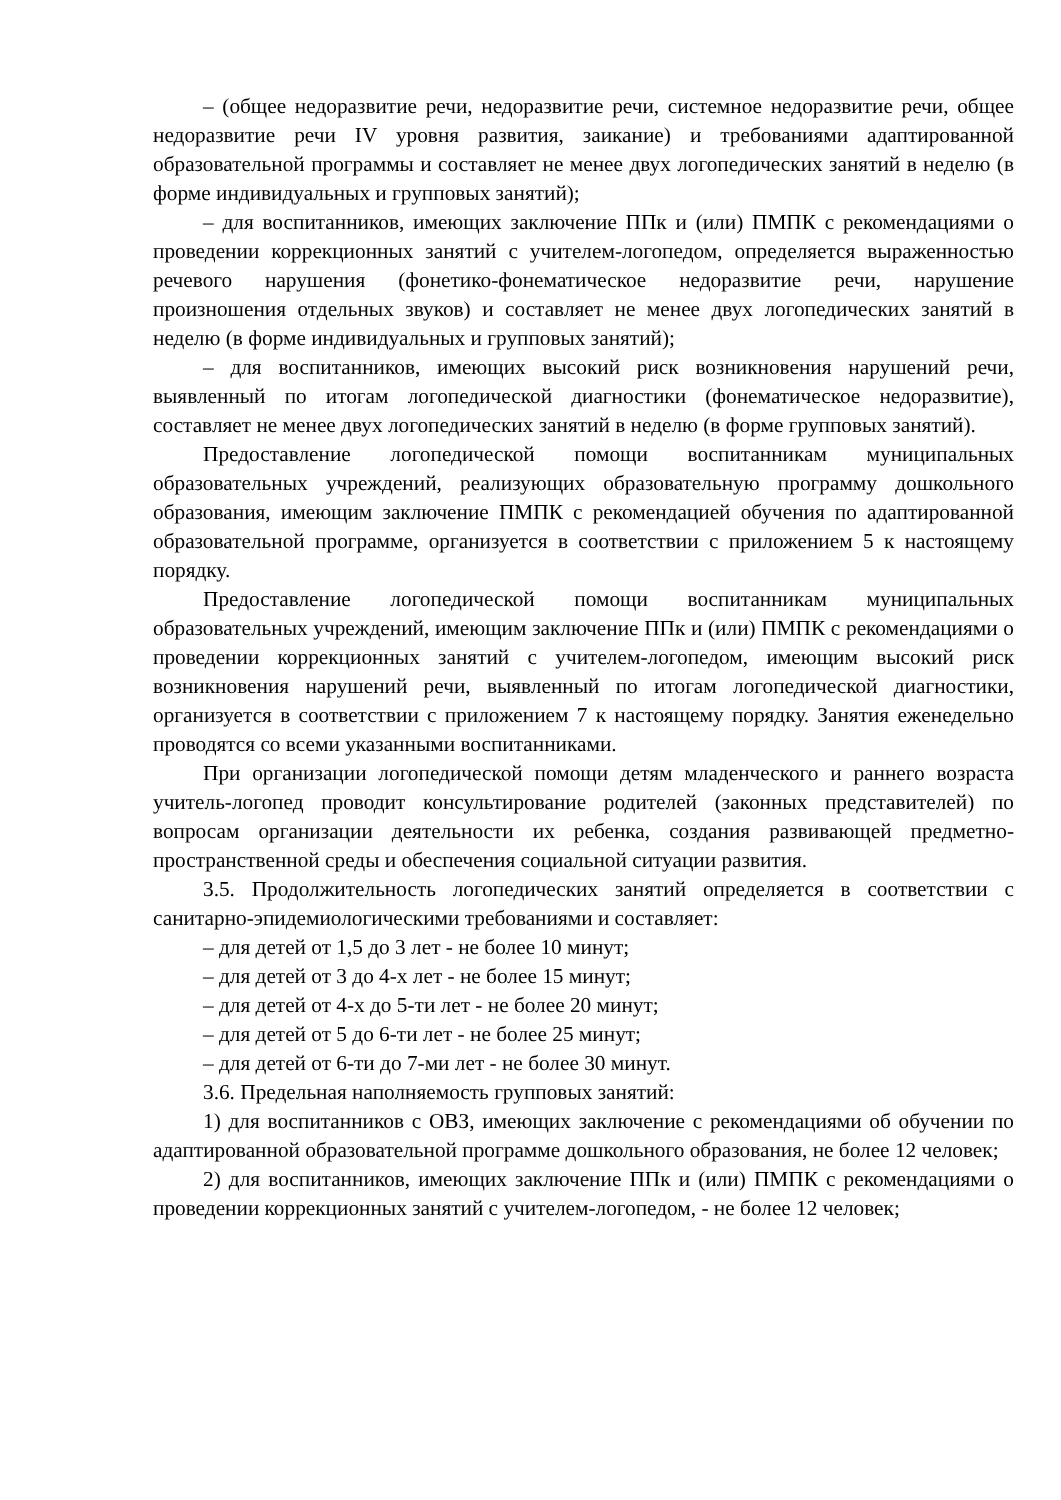– (общее недоразвитие речи, недоразвитие речи, системное недоразвитие речи, общее недоразвитие речи IV уровня развития, заикание) и требованиями адаптированной образовательной программы и составляет не менее двух логопедических занятий в неделю (в форме индивидуальных и групповых занятий);
– для воспитанников, имеющих заключение ППк и (или) ПМПК с рекомендациями о проведении коррекционных занятий с учителем-логопедом, определяется выраженностью речевого нарушения (фонетико-фонематическое недоразвитие речи, нарушение произношения отдельных звуков) и составляет не менее двух логопедических занятий в неделю (в форме индивидуальных и групповых занятий);
– для воспитанников, имеющих высокий риск возникновения нарушений речи, выявленный по итогам логопедической диагностики (фонематическое недоразвитие), составляет не менее двух логопедических занятий в неделю (в форме групповых занятий).
Предоставление логопедической помощи воспитанникам муниципальных образовательных учреждений, реализующих образовательную программу дошкольного образования, имеющим заключение ПМПК с рекомендацией обучения по адаптированной образовательной программе, организуется в соответствии с приложением 5 к настоящему порядку.
Предоставление логопедической помощи воспитанникам муниципальных образовательных учреждений, имеющим заключение ППк и (или) ПМПК с рекомендациями о проведении коррекционных занятий с учителем-логопедом, имеющим высокий риск возникновения нарушений речи, выявленный по итогам логопедической диагностики, организуется в соответствии с приложением 7 к настоящему порядку. Занятия еженедельно проводятся со всеми указанными воспитанниками.
При организации логопедической помощи детям младенческого и раннего возраста учитель-логопед проводит консультирование родителей (законных представителей) по вопросам организации деятельности их ребенка, создания развивающей предметно-пространственной среды и обеспечения социальной ситуации развития.
3.5. Продолжительность логопедических занятий определяется в соответствии с санитарно-эпидемиологическими требованиями и составляет:
– для детей от 1,5 до 3 лет - не более 10 минут;
– для детей от 3 до 4-х лет - не более 15 минут;
– для детей от 4-х до 5-ти лет - не более 20 минут;
– для детей от 5 до 6-ти лет - не более 25 минут;
– для детей от 6-ти до 7-ми лет - не более 30 минут.
3.6. Предельная наполняемость групповых занятий:
1) для воспитанников с ОВЗ, имеющих заключение с рекомендациями об обучении по адаптированной образовательной программе дошкольного образования, не более 12 человек;
2) для воспитанников, имеющих заключение ППк и (или) ПМПК с рекомендациями о проведении коррекционных занятий с учителем-логопедом, - не более 12 человек;